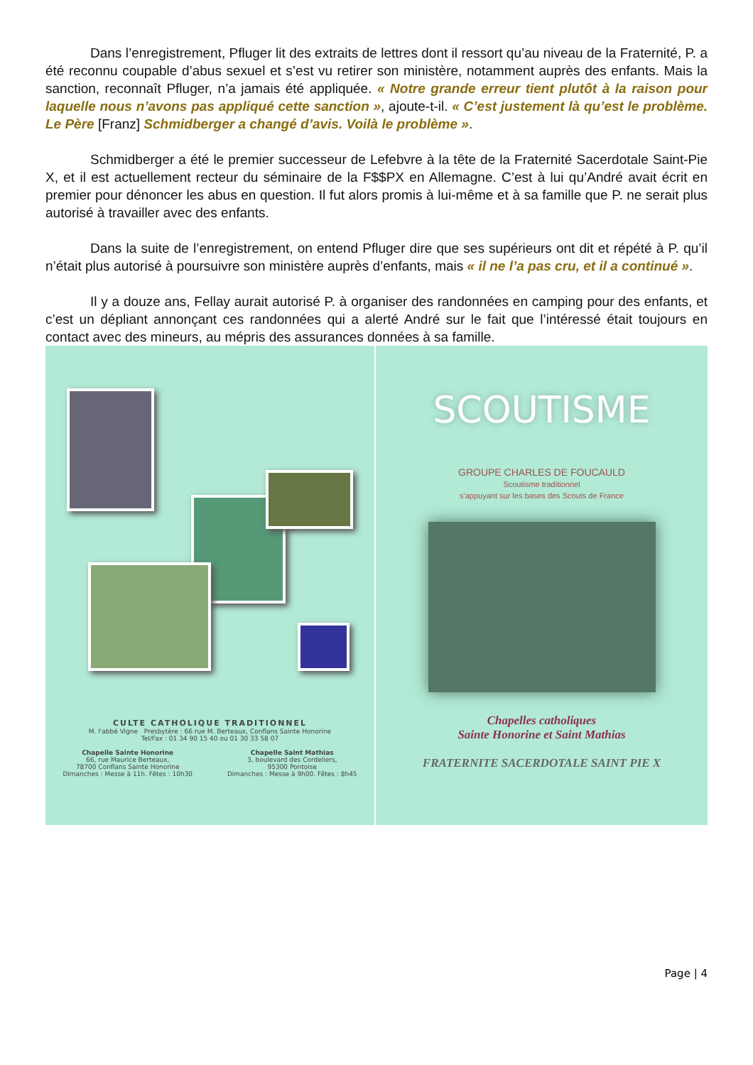Dans l’enregistrement, Pfluger lit des extraits de lettres dont il ressort qu’au niveau de la Fraternité, P. a été reconnu coupable d’abus sexuel et s’est vu retirer son ministère, notamment auprès des enfants. Mais la sanction, reconnaît Pfluger, n’a jamais été appliquée. « Notre grande erreur tient plutôt à la raison pour laquelle nous n’avons pas appliqué cette sanction », ajoute-t-il. « C’est justement là qu’est le problème. Le Père [Franz] Schmidberger a changé d’avis. Voilà le problème ».
Schmidberger a été le premier successeur de Lefebvre à la tête de la Fraternité Sacerdotale Saint-Pie X, et il est actuellement recteur du séminaire de la F$$PX en Allemagne. C’est à lui qu’André avait écrit en premier pour dénoncer les abus en question. Il fut alors promis à lui-même et à sa famille que P. ne serait plus autorisé à travailler avec des enfants.
Dans la suite de l’enregistrement, on entend Pfluger dire que ses supérieurs ont dit et répété à P. qu’il n’était plus autorisé à poursuivre son ministère auprès d’enfants, mais « il ne l’a pas cru, et il a continué ».
Il y a douze ans, Fellay aurait autorisé P. à organiser des randonnées en camping pour des enfants, et c’est un dépliant annonçant ces randonnées qui a alerté André sur le fait que l’intéressé était toujours en contact avec des mineurs, au mépris des assurances données à sa famille.
CULTE CATHOLIQUE TRADITIONNEL
M. l'abbé Vigne Presbytère : 66 rue M. Berteaux, Conflans Sainte Honorine
Tel/Fax : 01 34 90 15 40 ou 01 30 33 58 07
Chapelle Sainte Honorine
66, rue Maurice Berteaux,
78700 Conflans Sainte Honorine
Dimanches : Messe à 11h. Fêtes : 10h30
Chapelle Saint Mathias
3, boulevard des Cordeliers,
95300 Pontoise
Dimanches : Messe à 9h00. Fêtes : 8h45
SCOUTISME
GROUPE CHARLES DE FOUCAULD
Scoutisme traditionnel
s'appuyant sur les bases des Scouts de France
Chapelles catholiques
Sainte Honorine et Saint Mathias
FRATERNITE SACERDOTALE SAINT PIE X
Page | 4